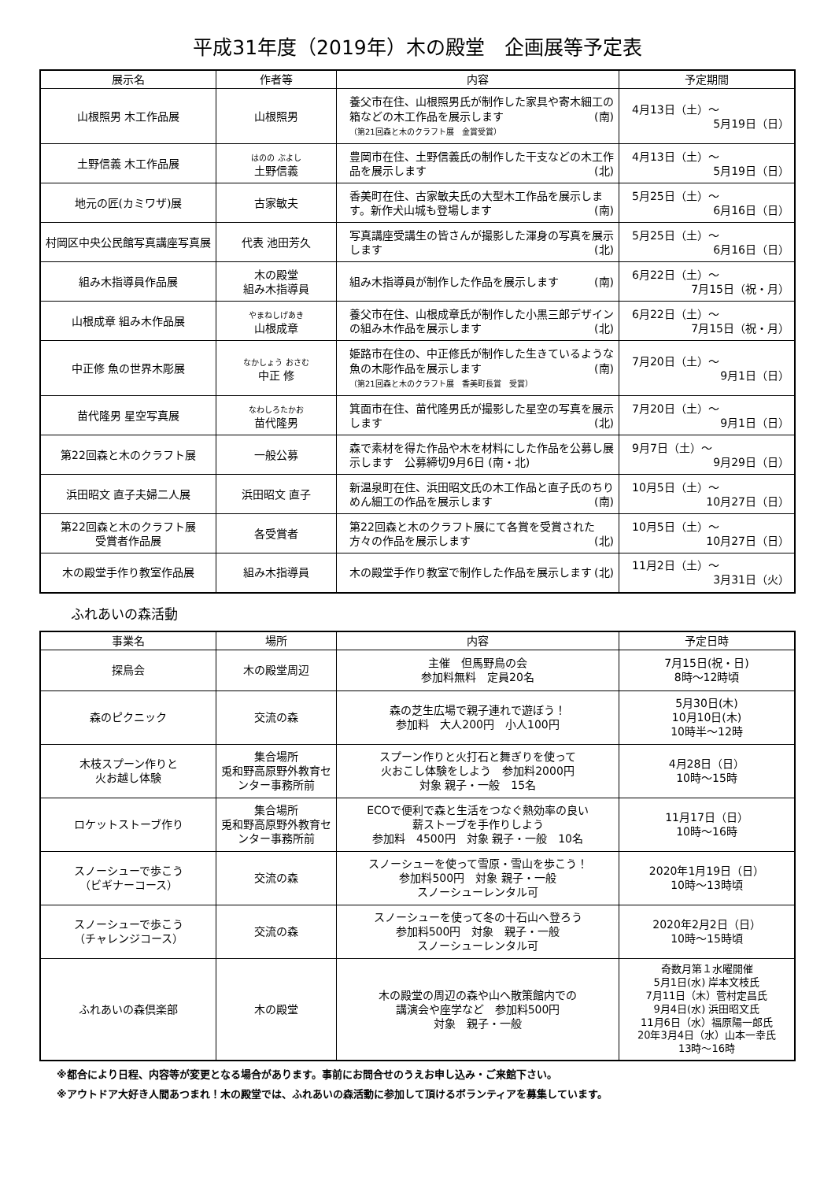平成31年度（2019年）木の殿堂　企画展等予定表
| 展示名 | 作者等 | 内容 | 予定期間 |
| --- | --- | --- | --- |
| 山根照男 木工作品展 | 山根照男 | 養父市在住、山根照男氏が制作した家具や寄木細工の箱などの木工作品を展示します (南) （第21回森と木のクラフト展 金賞受賞） | 4月13日（土）～ 5月19日（日） |
| 土野信義 木工作品展 | はのの ぶよし 土野信義 | 豊岡市在住、土野信義氏の制作した干支などの木工作品を展示します (北) | 4月13日（土）～ 5月19日（日） |
| 地元の匠(カミワザ)展 | 古家敏夫 | 香美町在住、古家敏夫氏の大型木工作品を展示します。新作犬山城も登場します (南) | 5月25日（土）～ 6月16日（日） |
| 村岡区中央公民館写真講座写真展 | 代表 池田芳久 | 写真講座受講生の皆さんが撮影した渾身の写真を展示します (北) | 5月25日（土）～ 6月16日（日） |
| 組み木指導員作品展 | 木の殿堂 組み木指導員 | 組み木指導員が制作した作品を展示します (南) | 6月22日（土）～ 7月15日（祝・月） |
| 山根成章 組み木作品展 | やまねしげあき 山根成章 | 養父市在住、山根成章氏が制作した小黒三郎デザインの組み木作品を展示します (北) | 6月22日（土）～ 7月15日（祝・月） |
| 中正修 魚の世界木彫展 | なかしょう おさむ 中正 修 | 姫路市在住の、中正修氏が制作した生きているような魚の木彫作品を展示します (南) （第21回森と木のクラフト展 香美町長賞 受賞） | 7月20日（土）～ 9月1日（日） |
| 苗代隆男 星空写真展 | なわしろたかお 苗代隆男 | 箕面市在住、苗代隆男氏が撮影した星空の写真を展示します (北) | 7月20日（土）～ 9月1日（日） |
| 第22回森と木のクラフト展 | 一般公募 | 森で素材を得た作品や木を材料にした作品を公募し展示します 公募締切9月6日 (南・北) | 9月7日（土）～ 9月29日（日） |
| 浜田昭文 直子夫婦二人展 | 浜田昭文 直子 | 新温泉町在住、浜田昭文氏の木工作品と直子氏のちりめん細工の作品を展示します (南) | 10月5日（土）～ 10月27日（日） |
| 第22回森と木のクラフト展 受賞者作品展 | 各受賞者 | 第22回森と木のクラフト展にて各賞を受賞された方々の作品を展示します (北) | 10月5日（土）～ 10月27日（日） |
| 木の殿堂手作り教室作品展 | 組み木指導員 | 木の殿堂手作り教室で制作した作品を展示します (北) | 11月2日（土）～ 3月31日（火） |
ふれあいの森活動
| 事業名 | 場所 | 内容 | 予定日時 |
| --- | --- | --- | --- |
| 探鳥会 | 木の殿堂周辺 | 主催 但馬野鳥の会 参加料無料 定員20名 | 7月15日(祝・日) 8時～12時頃 |
| 森のピクニック | 交流の森 | 森の芝生広場で親子連れで遊ぼう！ 参加料 大人200円 小人100円 | 5月30日(木) 10月10日(木) 10時半～12時 |
| 木枝スプーン作りと 火お越し体験 | 集合場所 兎和野高原野外教育センター事務所前 | スプーン作りと火打石と舞ぎりを使って 火おこし体験をしよう 参加料2000円 対象 親子・一般 15名 | 4月28日（日） 10時～15時 |
| ロケットストーブ作り | 集合場所 兎和野高原野外教育センター事務所前 | ECOで便利で森と生活をつなぐ熱効率の良い 薪ストーブを手作りしよう 参加料 4500円 対象 親子・一般 10名 | 11月17日（日） 10時～16時 |
| スノーシューで歩こう （ビギナーコース） | 交流の森 | スノーシューを使って雪原・雪山を歩こう！ 参加料500円 対象 親子・一般 スノーシューレンタル可 | 2020年1月19日（日） 10時～13時頃 |
| スノーシューで歩こう （チャレンジコース） | 交流の森 | スノーシューを使って冬の十石山へ登ろう 参加料500円 対象 親子・一般 スノーシューレンタル可 | 2020年2月2日（日） 10時～15時頃 |
| ふれあいの森倶楽部 | 木の殿堂 | 木の殿堂の周辺の森や山へ散策館内での 講演会や座学など 参加料500円 対象 親子・一般 | 奇数月第１水曜開催 5月1日(水) 岸本文枝氏 7月11日（木）菅村定昌氏 9月4日(水) 浜田昭文氏 11月6日（水）福原陽一郎氏 20年3月4日（水）山本一幸氏 13時～16時 |
※都合により日程、内容等が変更となる場合があります。事前にお問合せのうえお申し込み・ご来館下さい。
※アウトドア大好き人間あつまれ！木の殿堂では、ふれあいの森活動に参加して頂けるボランティアを募集しています。